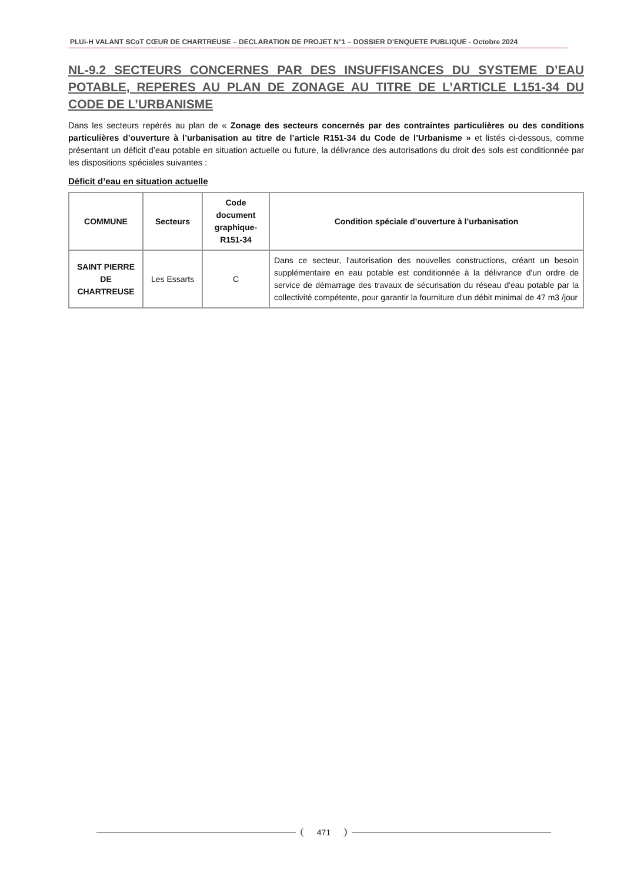PLUi-H VALANT SCoT CŒUR DE CHARTREUSE – DECLARATION DE PROJET N°1 – DOSSIER D’ENQUETE PUBLIQUE - Octobre 2024
NL-9.2 SECTEURS CONCERNES PAR DES INSUFFISANCES DU SYSTEME D’EAU POTABLE, REPERES AU PLAN DE ZONAGE AU TITRE DE L’ARTICLE L151-34 DU CODE DE L’URBANISME
Dans les secteurs repérés au plan de « Zonage des secteurs concernés par des contraintes particulières ou des conditions particulières d’ouverture à l’urbanisation au titre de l’article R151-34 du Code de l’Urbanisme » et listés ci-dessous, comme présentant un déficit d’eau potable en situation actuelle ou future, la délivrance des autorisations du droit des sols est conditionnée par les dispositions spéciales suivantes :
Déficit d’eau en situation actuelle
| COMMUNE | Secteurs | Code document graphique-R151-34 | Condition spéciale d’ouverture à l’urbanisation |
| --- | --- | --- | --- |
| SAINT PIERRE DE CHARTREUSE | Les Essarts | C | Dans ce secteur, l'autorisation des nouvelles constructions, créant un besoin supplémentaire en eau potable est conditionnée à la délivrance d'un ordre de service de démarrage des travaux de sécurisation du réseau d'eau potable par la collectivité compétente, pour garantir la fourniture d'un débit minimal de 47 m3 /jour |
471